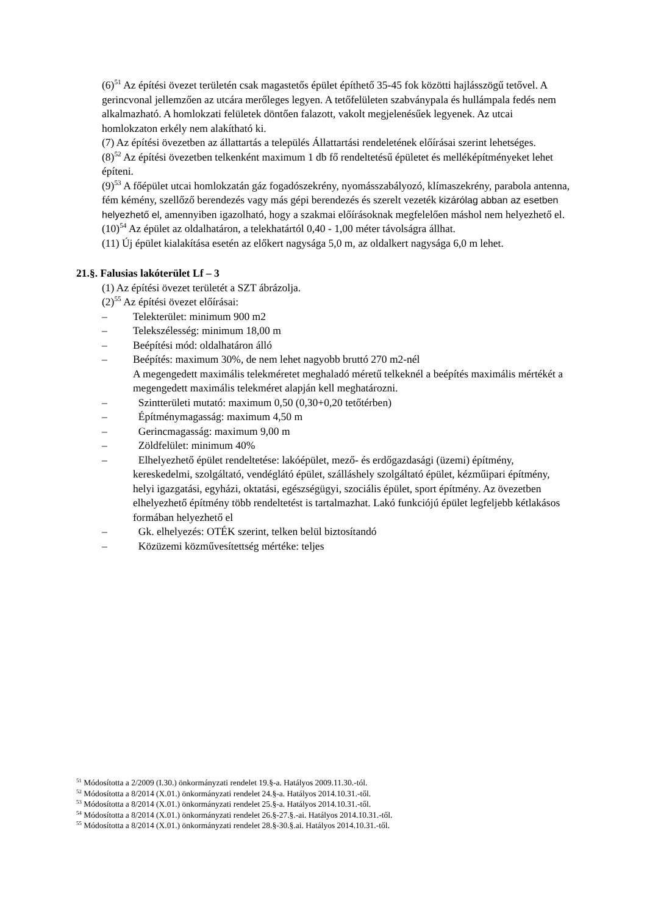(6)<sup>51</sup> Az építési övezet területén csak magastetős épület építhető 35-45 fok közötti hajlásszögű tetővel. A gerincvonal jellemzően az utcára merőleges legyen. A tetőfelületen szabványpala és hullámpala fedés nem alkalmazható. A homlokzati felületek döntően falazott, vakolt megjelenésűek legyenek. Az utcai homlokzaton erkély nem alakítható ki.
(7) Az építési övezetben az állattartás a település Állattartási rendeletének előírásai szerint lehetséges.
(8)<sup>52</sup> Az építési övezetben telkenként maximum 1 db fő rendeltetésű épületet és melléképítményeket lehet építeni.
(9)<sup>53</sup> A főépület utcai homlokzatán gáz fogadószekrény, nyomásszabályozó, klímaszekrény, parabola antenna, fém kémény, szellőző berendezés vagy más gépi berendezés és szerelt vezeték kizárólag abban az esetben helyezhető el, amennyiben igazolható, hogy a szakmai előírásoknak megfelelően máshol nem helyezhető el.
(10)<sup>54</sup> Az épület az oldalhatáron, a telekhatártól 0,40 - 1,00 méter távolságra állhat.
(11) Új épület kialakítása esetén az előkert nagysága 5,0 m, az oldalkert nagysága 6,0 m lehet.
21.§. Falusias lakóterület Lf – 3
(1) Az építési övezet területét a SZT ábrázolja.
(2)<sup>55</sup> Az építési övezet előírásai:
– Telekterület: minimum 900 m2
– Telekszélesség: minimum 18,00 m
– Beépítési mód: oldalhatáron álló
– Beépítés: maximum 30%, de nem lehet nagyobb bruttó 270 m2-nél
A megengedett maximális telekméretet meghaladó méretű telkeknél a beépítés maximális mértékét a megengedett maximális telekméret alapján kell meghatározni.
– Szintterületi mutató: maximum 0,50 (0,30+0,20 tetőtérben)
– Építménymagasság: maximum 4,50 m
– Gerincmagasság: maximum 9,00 m
– Zöldfelület: minimum 40%
– Elhelyezhető épület rendeltetése: lakóépület, mező- és erdőgazdasági (üzemi) építmény, kereskedelmi, szolgáltató, vendéglátó épület, szálláshely szolgáltató épület, kézműipari építmény, helyi igazgatási, egyházi, oktatási, egészségügyi, szociális épület, sport építmény. Az övezetben elhelyezhető építmény több rendeltetést is tartalmazhat. Lakó funkciójú épület legfeljebb kétlakásos formában helyezhető el
– Gk. elhelyezés: OTÉK szerint, telken belül biztosítandó
– Közüzemi közművesítettség mértéke: teljes
<sup>51</sup> Módosította a 2/2009 (I.30.) önkormányzati rendelet 19.§-a. Hatályos 2009.11.30.-tól.
<sup>52</sup> Módosította a 8/2014 (X.01.) önkormányzati rendelet 24.§-a. Hatályos 2014.10.31.-től.
<sup>53</sup> Módosította a 8/2014 (X.01.) önkormányzati rendelet 25.§-a. Hatályos 2014.10.31.-től.
<sup>54</sup> Módosította a 8/2014 (X.01.) önkormányzati rendelet 26.§-27.§.-ai. Hatályos 2014.10.31.-től.
<sup>55</sup> Módosította a 8/2014 (X.01.) önkormányzati rendelet 28.§-30.§.ai. Hatályos 2014.10.31.-től.